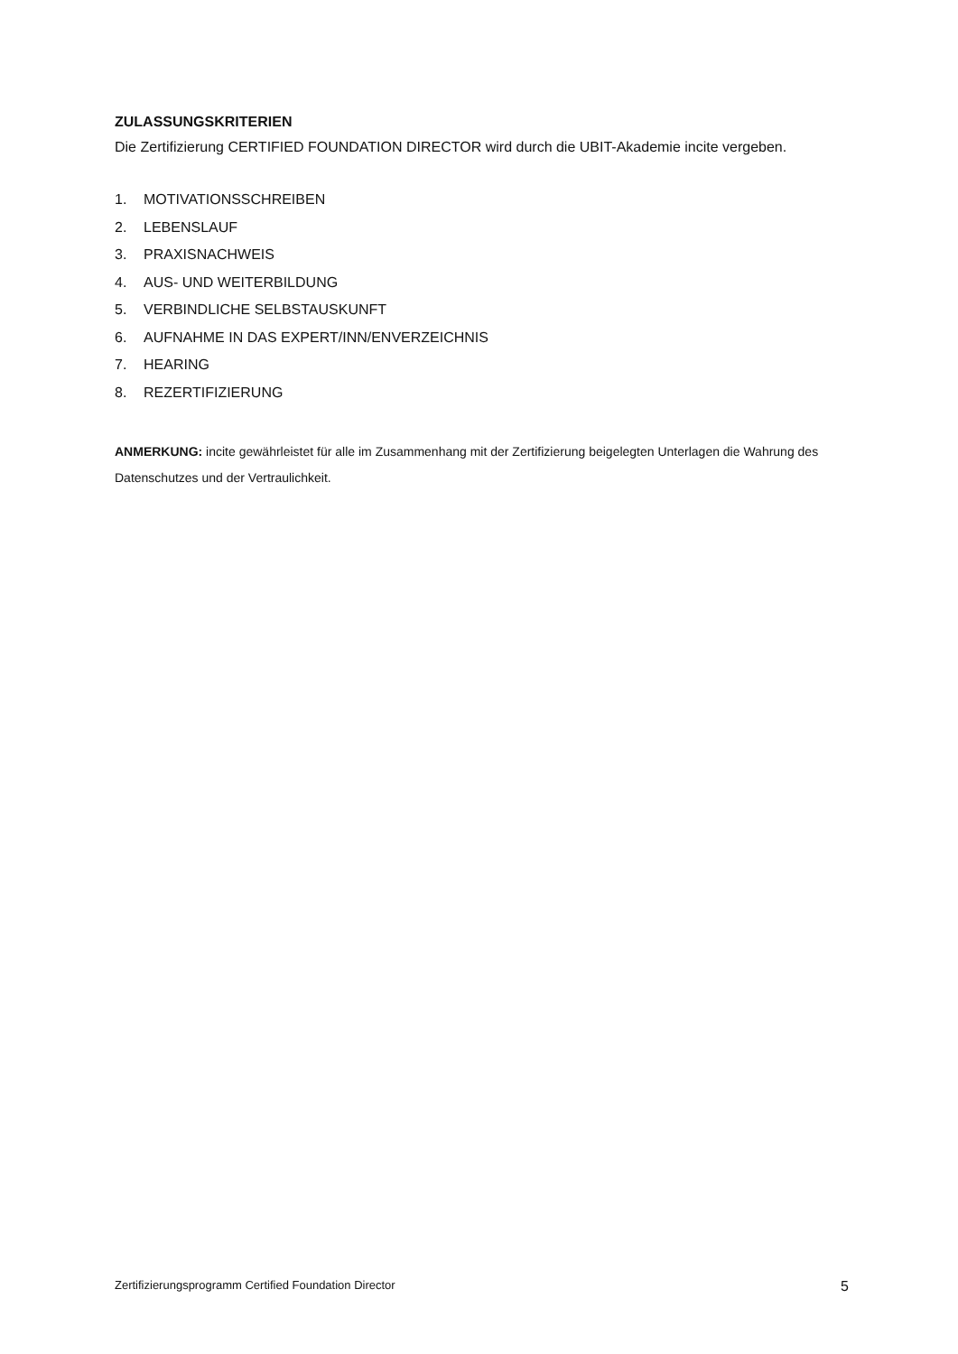ZULASSUNGSKRITERIEN
Die Zertifizierung CERTIFIED FOUNDATION DIRECTOR wird durch die UBIT-Akademie incite vergeben.
1. MOTIVATIONSSCHREIBEN
2. LEBENSLAUF
3. PRAXISNACHWEIS
4. AUS- UND WEITERBILDUNG
5. VERBINDLICHE SELBSTAUSKUNFT
6. AUFNAHME IN DAS EXPERT/INN/ENVERZEICHNIS
7. HEARING
8. REZERTIFIZIERUNG
ANMERKUNG: incite gewährleistet für alle im Zusammenhang mit der Zertifizierung beigelegten Unterlagen die Wahrung des Datenschutzes und der Vertraulichkeit.
Zertifizierungsprogramm Certified Foundation Director 5